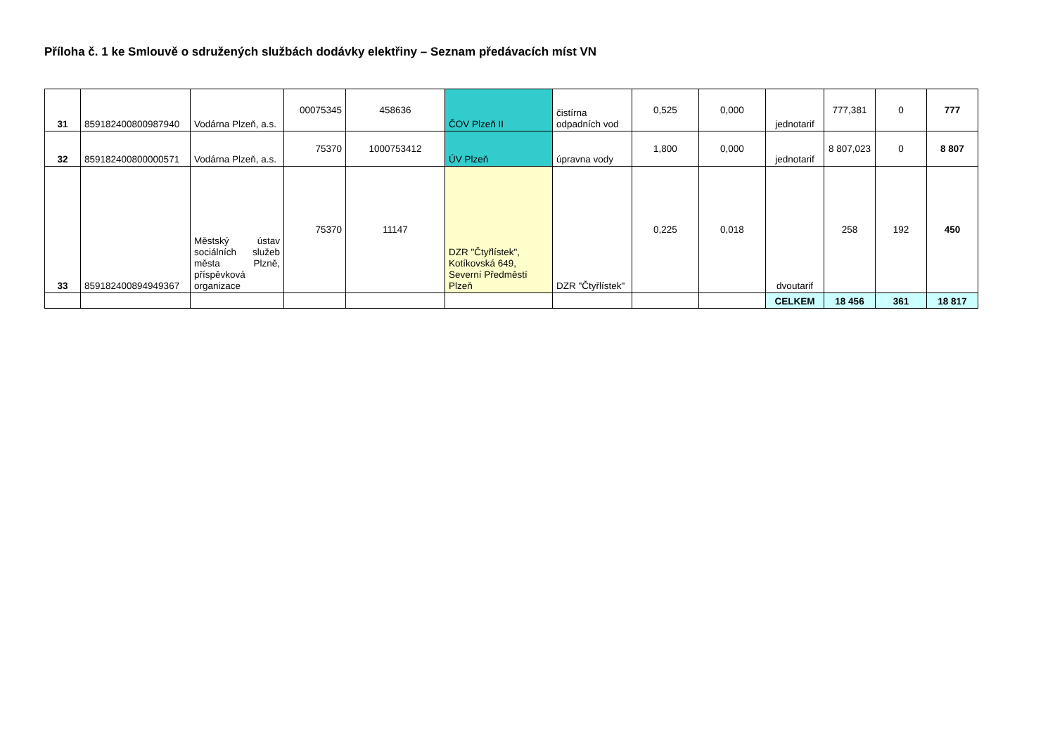Příloha č. 1 ke Smlouvě o sdružených službách dodávky elektřiny – Seznam předávacích míst VN
| 31 | 859182400800987940 | Vodárna Plzeň, a.s. | 00075345 | 458636 | ČOV Plzeň II | čistírna odpadních vod | 0,525 | 0,000 | jednotarif | 777,381 | 0 | 777 |
| 32 | 859182400800000571 | Vodárna Plzeň, a.s. | 75370 | 1000753412 | ÚV Plzeň | úpravna vody | 1,800 | 0,000 | jednotarif | 8 807,023 | 0 | 8 807 |
| 33 | 859182400894949367 | Městský ústav sociálních služeb města Plzně, příspěvková organizace | 75370 | 11147 | DZR "Čtyřlístek", Kotíkovská 649, Severní Předměstí Plzeň | DZR "Čtyřlístek" | 0,225 | 0,018 | dvoutarif | 258 | 192 | 450 |
| | | | | | | | | | CELKEM | 18 456 | 361 | 18 817 |